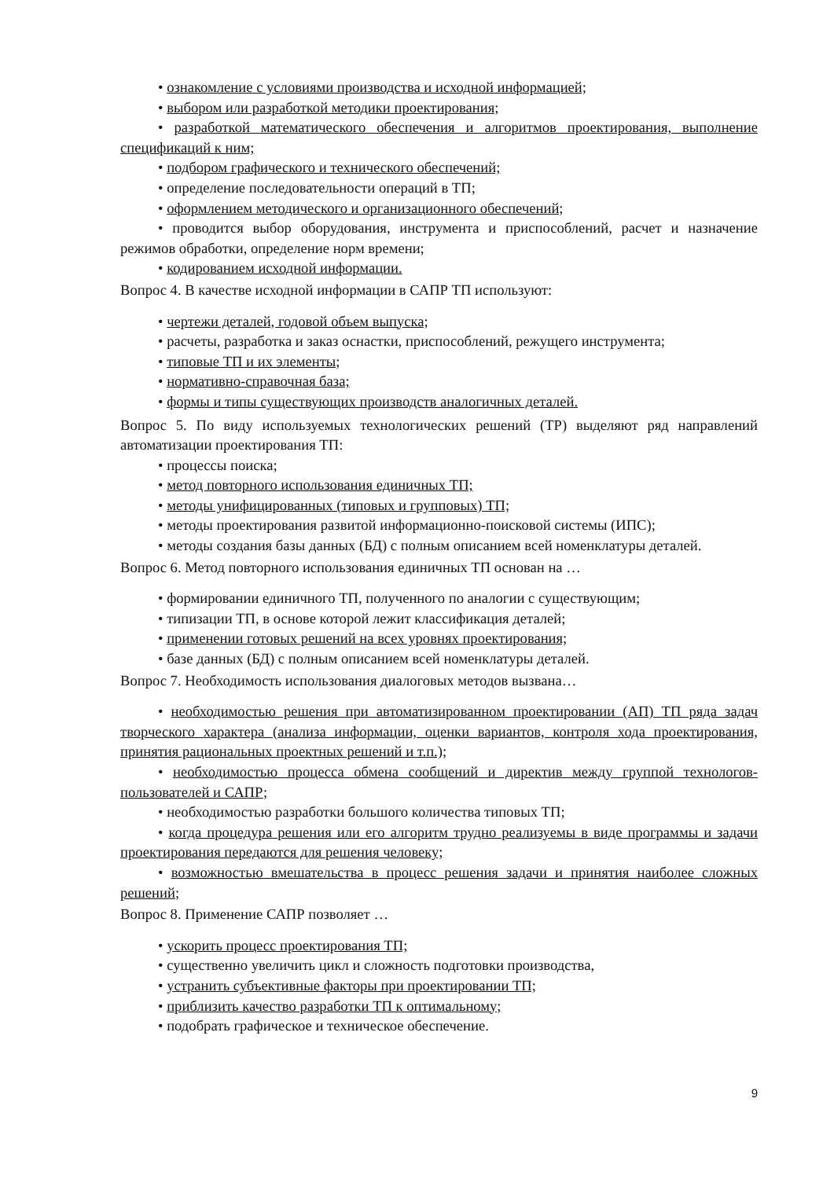• ознакомление с условиями производства и исходной информацией;
• выбором или разработкой методики проектирования;
• разработкой математического обеспечения и алгоритмов проектирования, выполнение спецификаций к ним;
• подбором графического и технического обеспечений;
• определение последовательности операций в ТП;
• оформлением методического и организационного обеспечений;
• проводится выбор оборудования, инструмента и приспособлений, расчет и назначение режимов обработки, определение норм времени;
• кодированием исходной информации.
Вопрос 4. В качестве исходной информации в САПР ТП используют:
• чертежи деталей, годовой объем выпуска;
• расчеты, разработка и заказ оснастки, приспособлений, режущего инструмента;
• типовые ТП и их элементы;
• нормативно-справочная база;
• формы и типы существующих производств аналогичных деталей.
Вопрос 5. По виду используемых технологических решений (ТР) выделяют ряд направлений автоматизации проектирования ТП:
• процессы поиска;
• метод повторного использования единичных ТП;
• методы унифицированных (типовых и групповых) ТП;
• методы проектирования развитой информационно-поисковой системы (ИПС);
• методы создания базы данных (БД) с полным описанием всей номенклатуры деталей.
Вопрос 6. Метод повторного использования единичных ТП основан на …
• формировании единичного ТП, полученного по аналогии с существующим;
• типизации ТП, в основе которой лежит классификация деталей;
• применении готовых решений на всех уровнях проектирования;
• базе данных (БД) с полным описанием всей номенклатуры деталей.
Вопрос 7. Необходимость использования диалоговых методов вызвана…
• необходимостью решения при автоматизированном проектировании (АП) ТП ряда задач творческого характера (анализа информации, оценки вариантов, контроля хода проектирования, принятия рациональных проектных решений и т.п.);
• необходимостью процесса обмена сообщений и директив между группой технологов-пользователей и САПР;
• необходимостью разработки большого количества типовых ТП;
• когда процедура решения или его алгоритм трудно реализуемы в виде программы и задачи проектирования передаются для решения человеку;
• возможностью вмешательства в процесс решения задачи и принятия наиболее сложных решений;
Вопрос 8. Применение САПР позволяет …
• ускорить процесс проектирования ТП;
• существенно увеличить цикл и сложность подготовки производства,
• устранить субъективные факторы при проектировании ТП;
• приблизить качество разработки ТП к оптимальному;
• подобрать графическое и техническое обеспечение.
9